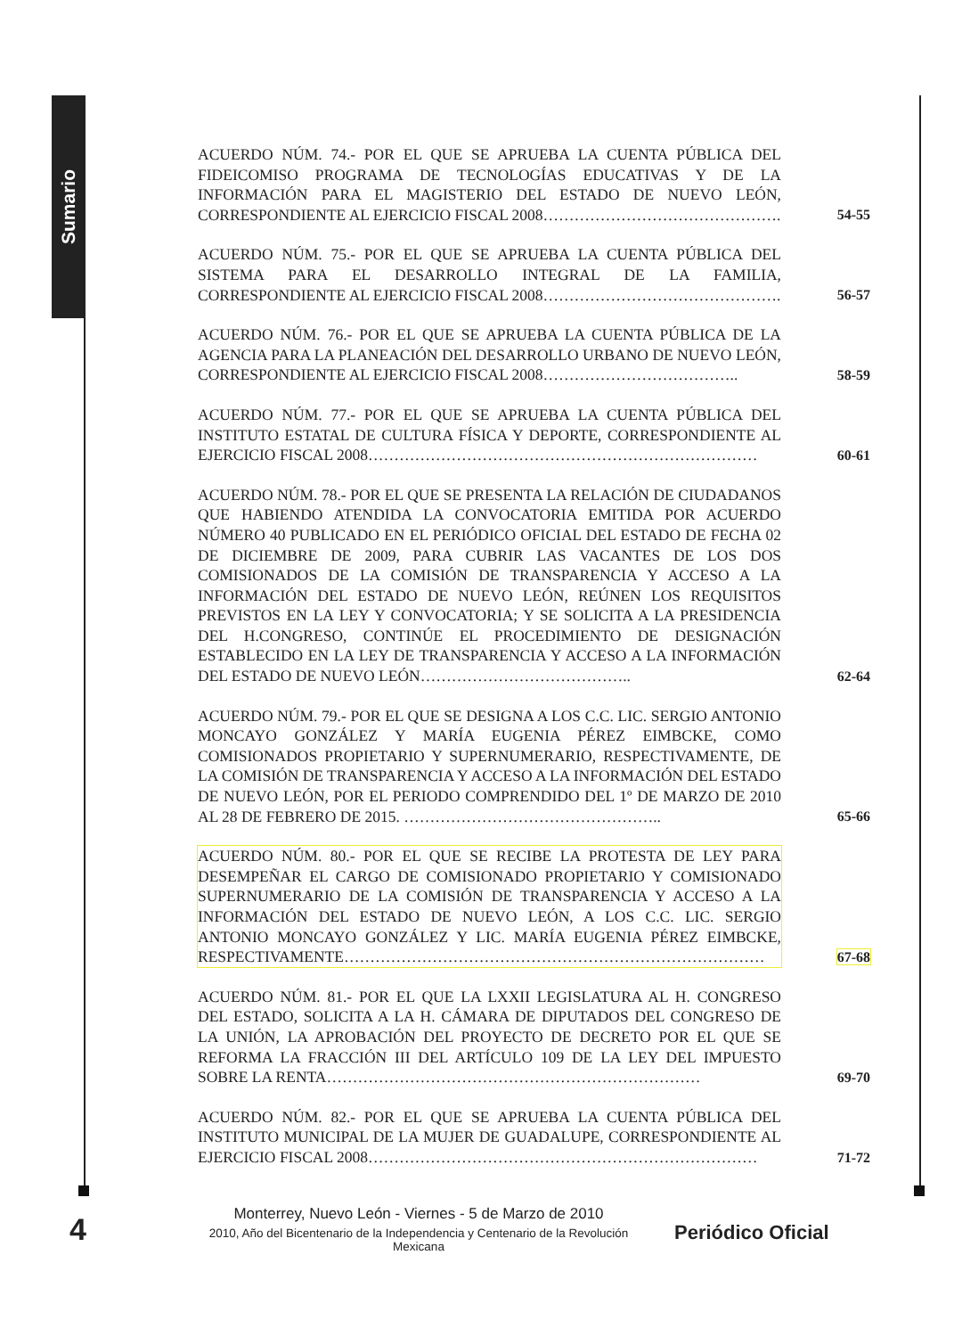Sumario
ACUERDO NÚM. 74.- POR EL QUE SE APRUEBA LA CUENTA PÚBLICA DEL FIDEICOMISO PROGRAMA DE TECNOLOGÍAS EDUCATIVAS Y DE LA INFORMACIÓN PARA EL MAGISTERIO DEL ESTADO DE NUEVO LEÓN, CORRESPONDIENTE AL EJERCICIO FISCAL 2008……………………………………….
54-55
ACUERDO NÚM. 75.- POR EL QUE SE APRUEBA LA CUENTA PÚBLICA DEL SISTEMA PARA EL DESARROLLO INTEGRAL DE LA FAMILIA, CORRESPONDIENTE AL EJERCICIO FISCAL 2008……………………………………….
56-57
ACUERDO NÚM. 76.- POR EL QUE SE APRUEBA LA CUENTA PÚBLICA DE LA AGENCIA PARA LA PLANEACIÓN DEL DESARROLLO URBANO DE NUEVO LEÓN, CORRESPONDIENTE AL EJERCICIO FISCAL 2008………………………………..
58-59
ACUERDO NÚM. 77.- POR EL QUE SE APRUEBA LA CUENTA PÚBLICA DEL INSTITUTO ESTATAL DE CULTURA FÍSICA Y DEPORTE, CORRESPONDIENTE AL EJERCICIO FISCAL 2008…………………………………………………………………
60-61
ACUERDO NÚM. 78.- POR EL QUE SE PRESENTA LA RELACIÓN DE CIUDADANOS QUE HABIENDO ATENDIDA LA CONVOCATORIA EMITIDA POR ACUERDO NÚMERO 40 PUBLICADO EN EL PERIÓDICO OFICIAL DEL ESTADO DE FECHA 02 DE DICIEMBRE DE 2009, PARA CUBRIR LAS VACANTES DE LOS DOS COMISIONADOS DE LA COMISIÓN DE TRANSPARENCIA Y ACCESO A LA INFORMACIÓN DEL ESTADO DE NUEVO LEÓN, REÚNEN LOS REQUISITOS PREVISTOS EN LA LEY Y CONVOCATORIA; Y SE SOLICITA A LA PRESIDENCIA DEL H.CONGRESO, CONTINÚE EL PROCEDIMIENTO DE DESIGNACIÓN ESTABLECIDO EN LA LEY DE TRANSPARENCIA Y ACCESO A LA INFORMACIÓN DEL ESTADO DE NUEVO LEÓN…………………………………..
62-64
ACUERDO NÚM. 79.- POR EL QUE SE DESIGNA A LOS C.C. LIC. SERGIO ANTONIO MONCAYO GONZÁLEZ Y MARÍA EUGENIA PÉREZ EIMBCKE, COMO COMISIONADOS PROPIETARIO Y SUPERNUMERARIO, RESPECTIVAMENTE, DE LA COMISIÓN DE TRANSPARENCIA Y ACCESO A LA INFORMACIÓN DEL ESTADO DE NUEVO LEÓN, POR EL PERIODO COMPRENDIDO DEL 1º DE MARZO DE 2010 AL 28 DE FEBRERO DE 2015. …………………………………………..
65-66
ACUERDO NÚM. 80.- POR EL QUE SE RECIBE LA PROTESTA DE LEY PARA DESEMPEÑAR EL CARGO DE COMISIONADO PROPIETARIO Y COMISIONADO SUPERNUMERARIO DE LA COMISIÓN DE TRANSPARENCIA Y ACCESO A LA INFORMACIÓN DEL ESTADO DE NUEVO LEÓN, A LOS C.C. LIC. SERGIO ANTONIO MONCAYO GONZÁLEZ Y LIC. MARÍA EUGENIA PÉREZ EIMBCKE, RESPECTIVAMENTE………………………………………………………………………
67-68
ACUERDO NÚM. 81.- POR EL QUE LA LXXII LEGISLATURA AL H. CONGRESO DEL ESTADO, SOLICITA A LA H. CÁMARA DE DIPUTADOS DEL CONGRESO DE LA UNIÓN, LA APROBACIÓN DEL PROYECTO DE DECRETO POR EL QUE SE REFORMA LA FRACCIÓN III DEL ARTÍCULO 109 DE LA LEY DEL IMPUESTO SOBRE LA RENTA………………………………………………………………
69-70
ACUERDO NÚM. 82.- POR EL QUE SE APRUEBA LA CUENTA PÚBLICA DEL INSTITUTO MUNICIPAL DE LA MUJER DE GUADALUPE, CORRESPONDIENTE AL EJERCICIO FISCAL 2008…………………………………………………………………
71-72
4
Monterrey, Nuevo León - Viernes - 5 de Marzo de 2010
2010, Año del Bicentenario de la Independencia y Centenario de la Revolución Mexicana
Periódico Oficial